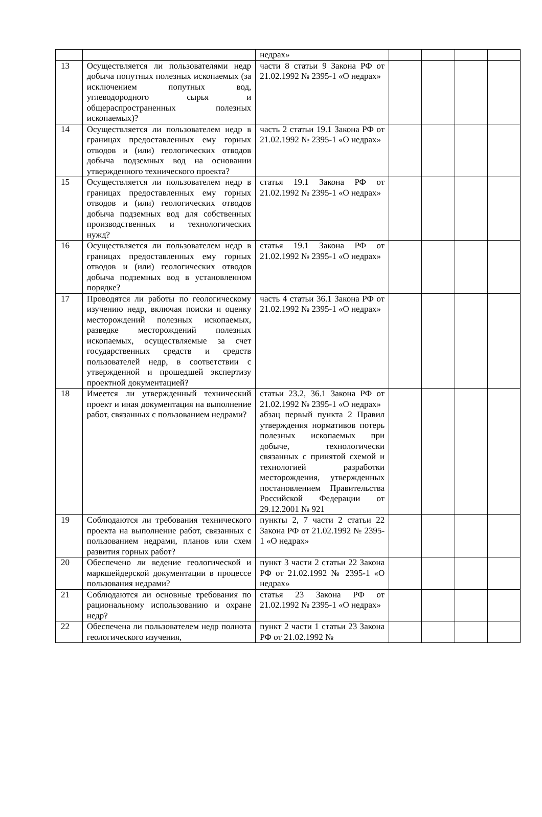| | | недрах» | | | | |
| 13 | Осуществляется ли пользователями недр добыча попутных полезных ископаемых (за исключением попутных вод, углеводородного сырья и общераспространенных полезных ископаемых)? | части 8 статьи 9 Закона РФ от 21.02.1992 № 2395-1 «О недрах» | | | | |
| 14 | Осуществляется ли пользователем недр в границах предоставленных ему горных отводов и (или) геологических отводов добыча подземных вод на основании утвержденного технического проекта? | часть 2 статьи 19.1 Закона РФ от 21.02.1992 № 2395-1 «О недрах» | | | | |
| 15 | Осуществляется ли пользователем недр в границах предоставленных ему горных отводов и (или) геологических отводов добыча подземных вод для собственных производственных и технологических нужд? | статья 19.1 Закона РФ от 21.02.1992 № 2395-1 «О недрах» | | | | |
| 16 | Осуществляется ли пользователем недр в границах предоставленных ему горных отводов и (или) геологических отводов добыча подземных вод в установленном порядке? | статья 19.1 Закона РФ от 21.02.1992 № 2395-1 «О недрах» | | | | |
| 17 | Проводятся ли работы по геологическому изучению недр, включая поиски и оценку месторождений полезных ископаемых, разведке месторождений полезных ископаемых, осуществляемые за счет государственных средств и средств пользователей недр, в соответствии с утвержденной и прошедшей экспертизу проектной документацией? | часть 4 статьи 36.1 Закона РФ от 21.02.1992 № 2395-1 «О недрах» | | | | |
| 18 | Имеется ли утвержденный технический проект и иная документация на выполнение работ, связанных с пользованием недрами? | статьи 23.2, 36.1 Закона РФ от 21.02.1992 № 2395-1 «О недрах» абзац первый пункта 2 Правил утверждения нормативов потерь полезных ископаемых при добыче, технологически связанных с принятой схемой и технологией разработки месторождения, утвержденных постановлением Правительства Российской Федерации от 29.12.2001 № 921 | | | | |
| 19 | Соблюдаются ли требования технического проекта на выполнение работ, связанных с пользованием недрами, планов или схем развития горных работ? | пункты 2, 7 части 2 статьи 22 Закона РФ от 21.02.1992 № 2395-1 «О недрах» | | | | |
| 20 | Обеспечено ли ведение геологической и маркшейдерской документации в процессе пользования недрами? | пункт 3 части 2 статьи 22 Закона РФ от 21.02.1992 № 2395-1 «О недрах» | | | | |
| 21 | Соблюдаются ли основные требования по рациональному использованию и охране недр? | статья 23 Закона РФ от 21.02.1992 № 2395-1 «О недрах» | | | | |
| 22 | Обеспечена ли пользователем недр полнота геологического изучения, | пункт 2 части 1 статьи 23 Закона РФ от 21.02.1992 № | | | | |